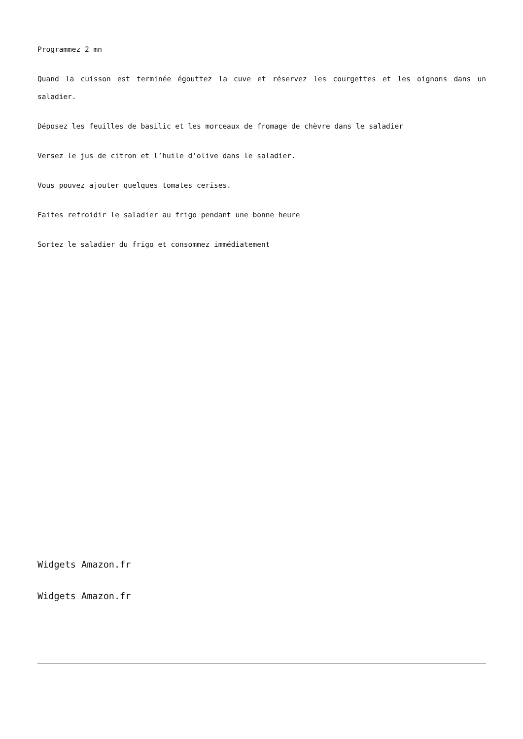Programmez 2 mn
Quand la cuisson est terminée égouttez la cuve et réservez les courgettes et les oignons dans un saladier.
Déposez les feuilles de basilic et les morceaux de fromage de chèvre dans le saladier
Versez le jus de citron et l’huile d’olive dans le saladier.
Vous pouvez ajouter quelques tomates cerises.
Faites refroidir le saladier au frigo pendant une bonne heure
Sortez le saladier du frigo et consommez immédiatement
Widgets Amazon.fr
Widgets Amazon.fr